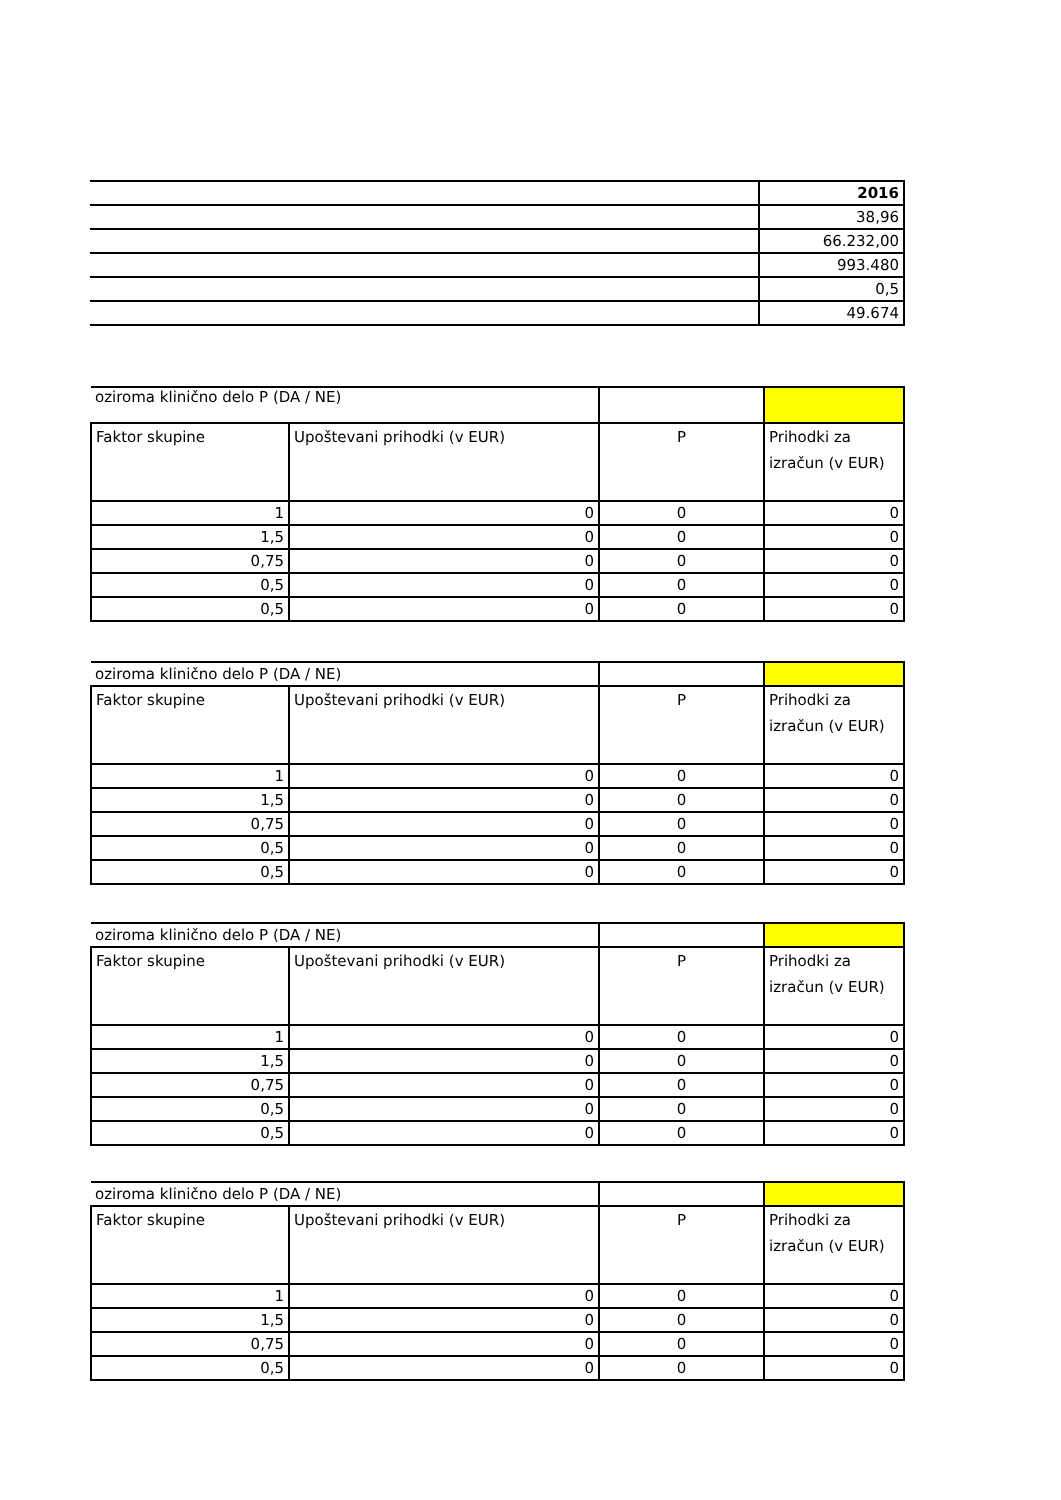| | 2016 |
| | 38,96 |
| | 66.232,00 |
| | 993.480 |
| | 0,5 |
| | 49.674 |
| oziroma klinično delo P (DA / NE) | | | |
| Faktor skupine | Upoštevani prihodki (v EUR) | P | Prihodki za izračun (v EUR) |
| 1 | 0 | 0 | 0 |
| 1,5 | 0 | 0 | 0 |
| 0,75 | 0 | 0 | 0 |
| 0,5 | 0 | 0 | 0 |
| 0,5 | 0 | 0 | 0 |
| oziroma klinično delo P (DA / NE) | | | |
| Faktor skupine | Upoštevani prihodki (v EUR) | P | Prihodki za izračun (v EUR) |
| 1 | 0 | 0 | 0 |
| 1,5 | 0 | 0 | 0 |
| 0,75 | 0 | 0 | 0 |
| 0,5 | 0 | 0 | 0 |
| 0,5 | 0 | 0 | 0 |
| oziroma klinično delo P (DA / NE) | | | |
| Faktor skupine | Upoštevani prihodki (v EUR) | P | Prihodki za izračun (v EUR) |
| 1 | 0 | 0 | 0 |
| 1,5 | 0 | 0 | 0 |
| 0,75 | 0 | 0 | 0 |
| 0,5 | 0 | 0 | 0 |
| 0,5 | 0 | 0 | 0 |
| oziroma klinično delo P (DA / NE) | | | |
| Faktor skupine | Upoštevani prihodki (v EUR) | P | Prihodki za izračun (v EUR) |
| 1 | 0 | 0 | 0 |
| 1,5 | 0 | 0 | 0 |
| 0,75 | 0 | 0 | 0 |
| 0,5 | 0 | 0 | 0 |